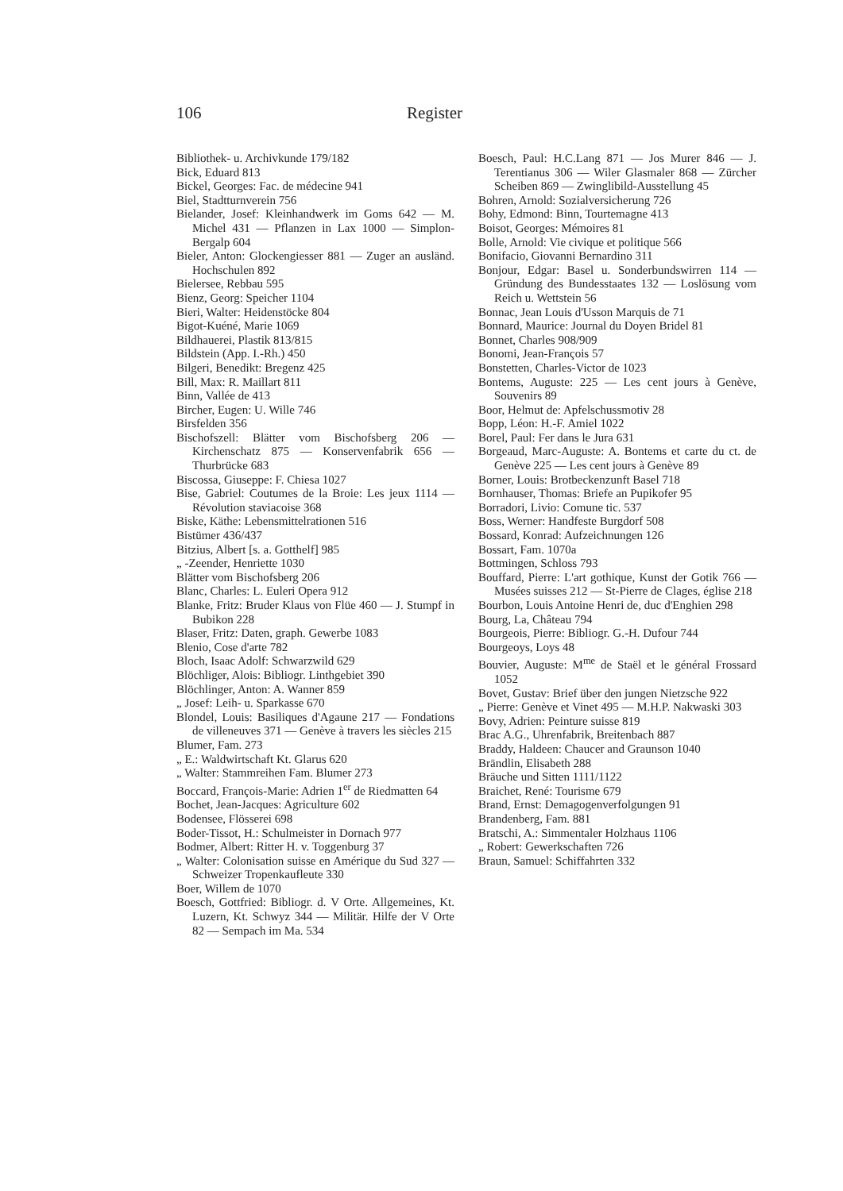106 Register
Bibliothek- u. Archivkunde 179/182
Bick, Eduard 813
Bickel, Georges: Fac. de médecine 941
Biel, Stadtturnverein 756
Bielander, Josef: Kleinhandwerk im Goms 642 — M. Michel 431 — Pflanzen in Lax 1000 — Simplon-Bergalp 604
Bieler, Anton: Glockengiesser 881 — Zuger an ausländ. Hochschulen 892
Bielersee, Rebbau 595
Bienz, Georg: Speicher 1104
Bieri, Walter: Heidenstöcke 804
Bigot-Kuéné, Marie 1069
Bildhauerei, Plastik 813/815
Bildstein (App. I.-Rh.) 450
Bilgeri, Benedikt: Bregenz 425
Bill, Max: R. Maillart 811
Binn, Vallée de 413
Bircher, Eugen: U. Wille 746
Birsfelden 356
Bischofszell: Blätter vom Bischofsberg 206 — Kirchenschatz 875 — Konservenfabrik 656 — Thurbrücke 683
Biscossa, Giuseppe: F. Chiesa 1027
Bise, Gabriel: Coutumes de la Broie: Les jeux 1114 — Révolution staviacoise 368
Biske, Käthe: Lebensmittelrationen 516
Bistümer 436/437
Bitzius, Albert [s. a. Gotthelf] 985
„ -Zeender, Henriette 1030
Blätter vom Bischofsberg 206
Blanc, Charles: L. Euleri Opera 912
Blanke, Fritz: Bruder Klaus von Flüe 460 — J. Stumpf in Bubikon 228
Blaser, Fritz: Daten, graph. Gewerbe 1083
Blenio, Cose d'arte 782
Bloch, Isaac Adolf: Schwarzwild 629
Blöchliger, Alois: Bibliogr. Linthgebiet 390
Blöchlinger, Anton: A. Wanner 859
„ Josef: Leih- u. Sparkasse 670
Blondel, Louis: Basiliques d'Agaune 217 — Fondations de villeneuves 371 — Genève à travers les siècles 215
Blumer, Fam. 273
„ E.: Waldwirtschaft Kt. Glarus 620
„ Walter: Stammreihen Fam. Blumer 273
Boccard, François-Marie: Adrien 1<sup>er</sup> de Riedmatten 64
Bochet, Jean-Jacques: Agriculture 602
Bodensee, Flösserei 698
Boder-Tissot, H.: Schulmeister in Dornach 977
Bodmer, Albert: Ritter H. v. Toggenburg 37
„ Walter: Colonisation suisse en Amérique du Sud 327 — Schweizer Tropenkaufleute 330
Boer, Willem de 1070
Boesch, Gottfried: Bibliogr. d. V Orte. Allgemeines, Kt. Luzern, Kt. Schwyz 344 — Militär. Hilfe der V Orte 82 — Sempach im Ma. 534
Boesch, Paul: H.C.Lang 871 — Jos Murer 846 — J. Terentianus 306 — Wiler Glasmaler 868 — Zürcher Scheiben 869 — Zwinglibild-Ausstellung 45
Bohren, Arnold: Sozialversicherung 726
Bohy, Edmond: Binn, Tourtemagne 413
Boisot, Georges: Mémoires 81
Bolle, Arnold: Vie civique et politique 566
Bonifacio, Giovanni Bernardino 311
Bonjour, Edgar: Basel u. Sonderbundswirren 114 — Gründung des Bundesstaates 132 — Loslösung vom Reich u. Wettstein 56
Bonnac, Jean Louis d'Usson Marquis de 71
Bonnard, Maurice: Journal du Doyen Bridel 81
Bonnet, Charles 908/909
Bonomi, Jean-François 57
Bonstetten, Charles-Victor de 1023
Bontems, Auguste: 225 — Les cent jours à Genève, Souvenirs 89
Boor, Helmut de: Apfelschussmotiv 28
Bopp, Léon: H.-F. Amiel 1022
Borel, Paul: Fer dans le Jura 631
Borgeaud, Marc-Auguste: A. Bontems et carte du ct. de Genève 225 — Les cent jours à Genève 89
Borner, Louis: Brotbeckenzunft Basel 718
Bornhauser, Thomas: Briefe an Pupikofer 95
Borradori, Livio: Comune tic. 537
Boss, Werner: Handfeste Burgdorf 508
Bossard, Konrad: Aufzeichnungen 126
Bossart, Fam. 1070a
Bottmingen, Schloss 793
Bouffard, Pierre: L'art gothique, Kunst der Gotik 766 — Musées suisses 212 — St-Pierre de Clages, église 218
Bourbon, Louis Antoine Henri de, duc d'Enghien 298
Bourg, La, Château 794
Bourgeois, Pierre: Bibliogr. G.-H. Dufour 744
Bourgeoys, Loys 48
Bouvier, Auguste: M<sup>me</sup> de Staël et le général Frossard 1052
Bovet, Gustav: Brief über den jungen Nietzsche 922
„ Pierre: Genève et Vinet 495 — M.H.P. Nakwaski 303
Bovy, Adrien: Peinture suisse 819
Brac A.G., Uhrenfabrik, Breitenbach 887
Braddy, Haldeen: Chaucer and Graunson 1040
Brändlin, Elisabeth 288
Bräuche und Sitten 1111/1122
Braichet, René: Tourisme 679
Brand, Ernst: Demagogenverfolgungen 91
Brandenberg, Fam. 881
Bratschi, A.: Simmentaler Holzhaus 1106
„ Robert: Gewerkschaften 726
Braun, Samuel: Schiffahrten 332